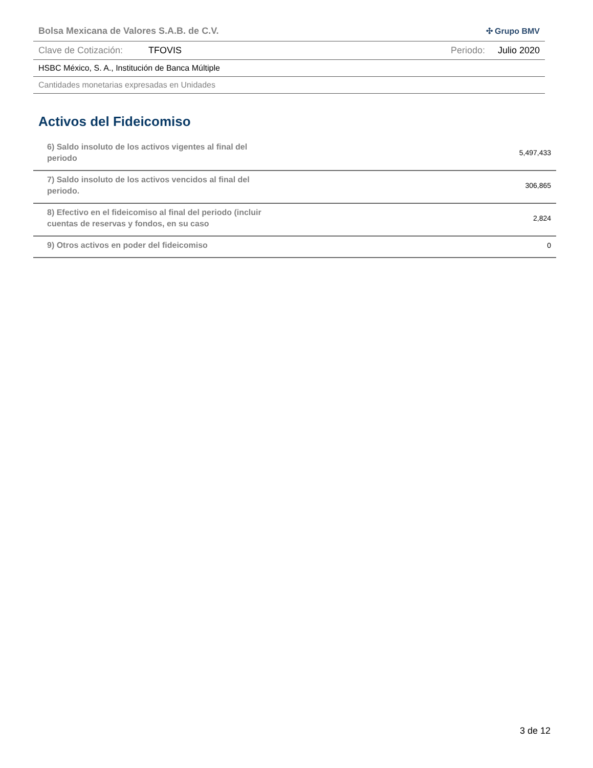Bolsa Mexicana de Valores S.A.B. de C.V. ✣ Grupo BMV
Clave de Cotización: TFOVIS Periodo: Julio 2020
HSBC México, S. A., Institución de Banca Múltiple
Cantidades monetarias expresadas en Unidades
Activos del Fideicomiso
| 6) Saldo insoluto de los activos vigentes al final del periodo | 5,497,433 |
| 7) Saldo insoluto de los activos vencidos al final del periodo. | 306,865 |
| 8) Efectivo en el fideicomiso al final del periodo (incluir cuentas de reservas y fondos, en su caso | 2,824 |
| 9) Otros activos en poder del fideicomiso | 0 |
3 de 12